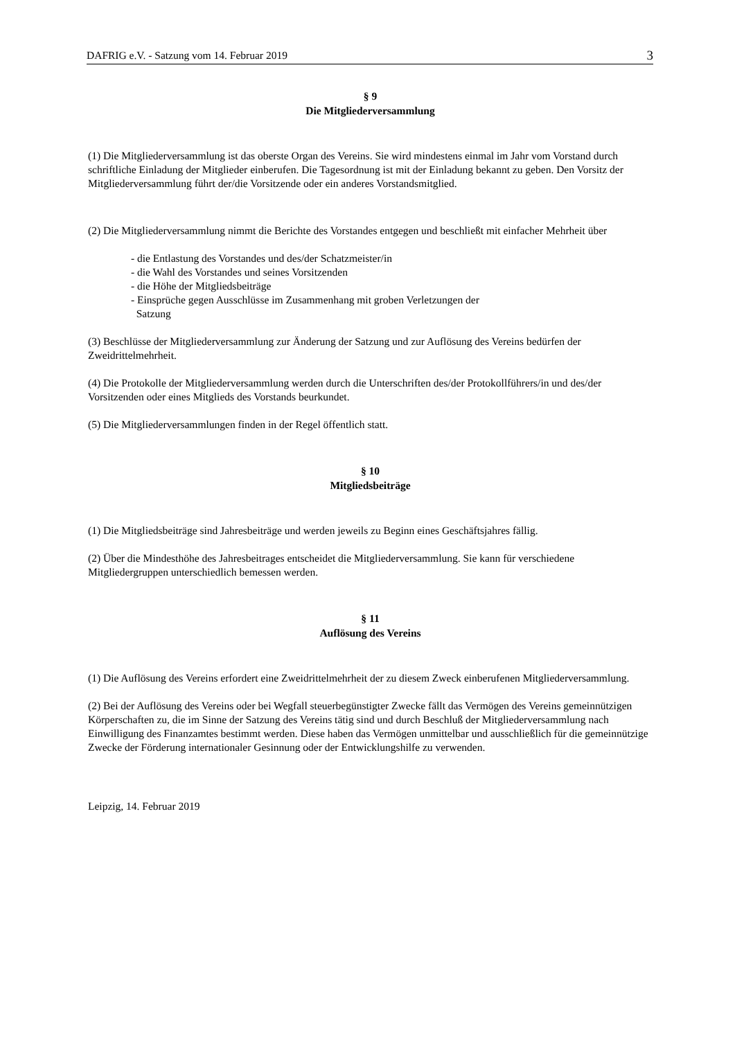DAFRIG e.V. - Satzung vom 14. Februar 2019 3
§ 9
Die Mitgliederversammlung
(1) Die Mitgliederversammlung ist das oberste Organ des Vereins. Sie wird mindestens einmal im Jahr vom Vorstand durch schriftliche Einladung der Mitglieder einberufen. Die Tagesordnung ist mit der Einladung bekannt zu geben. Den Vorsitz der Mitgliederversammlung führt der/die Vorsitzende oder ein anderes Vorstandsmitglied.
(2) Die Mitgliederversammlung nimmt die Berichte des Vorstandes entgegen und beschließt mit einfacher Mehrheit über
- die Entlastung des Vorstandes und des/der Schatzmeister/in
- die Wahl des Vorstandes und seines Vorsitzenden
- die Höhe der Mitgliedsbeiträge
- Einsprüche gegen Ausschlüsse im Zusammenhang mit groben Verletzungen der
Satzung
(3) Beschlüsse der Mitgliederversammlung zur Änderung der Satzung und zur Auflösung des Vereins bedürfen der Zweidrittelmehrheit.
(4) Die Protokolle der Mitgliederversammlung werden durch die Unterschriften des/der Protokollführers/in und des/der Vorsitzenden oder eines Mitglieds des Vorstands beurkundet.
(5) Die Mitgliederversammlungen finden in der Regel öffentlich statt.
§ 10
Mitgliedsbeiträge
(1) Die Mitgliedsbeiträge sind Jahresbeiträge und werden jeweils zu Beginn eines Geschäftsjahres fällig.
(2) Über die Mindesthöhe des Jahresbeitrages entscheidet die Mitgliederversammlung. Sie kann für verschiedene Mitgliedergruppen unterschiedlich bemessen werden.
§ 11
Auflösung des Vereins
(1) Die Auflösung des Vereins erfordert eine Zweidrittelmehrheit der zu diesem Zweck einberufenen Mitgliederversammlung.
(2) Bei der Auflösung des Vereins oder bei Wegfall steuerbegünstigter Zwecke fällt das Vermögen des Vereins gemeinnützigen Körperschaften zu, die im Sinne der Satzung des Vereins tätig sind und durch Beschluß der Mitgliederversammlung nach Einwilligung des Finanzamtes bestimmt werden. Diese haben das Vermögen unmittelbar und ausschließlich für die gemeinnützige Zwecke der Förderung internationaler Gesinnung oder der Entwicklungshilfe zu verwenden.
Leipzig, 14. Februar 2019